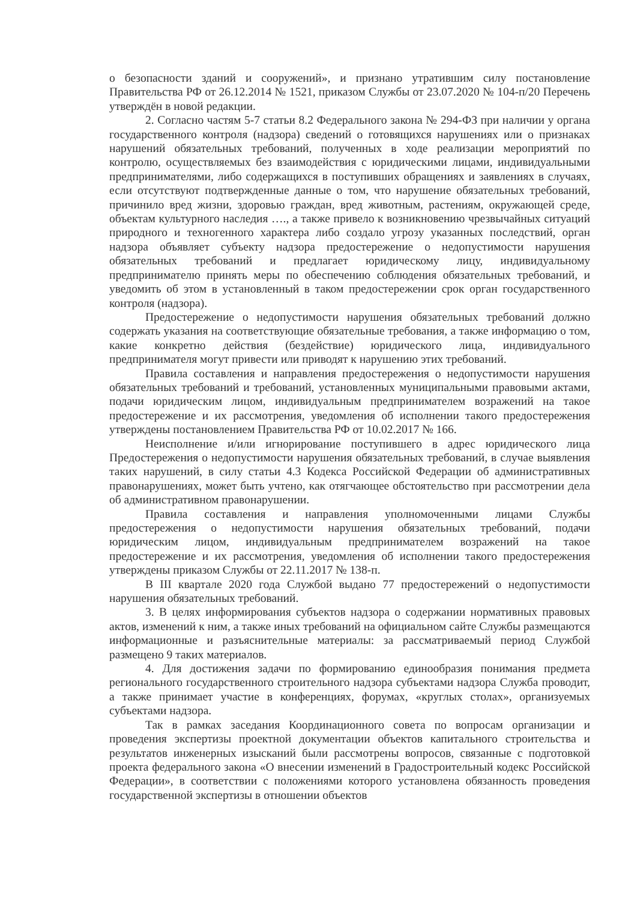о безопасности зданий и сооружений», и признано утратившим силу постановление Правительства РФ от 26.12.2014 № 1521, приказом Службы от 23.07.2020 № 104-п/20 Перечень утверждён в новой редакции.
2. Согласно частям 5-7 статьи 8.2 Федерального закона № 294-ФЗ при наличии у органа государственного контроля (надзора) сведений о готовящихся нарушениях или о признаках нарушений обязательных требований, полученных в ходе реализации мероприятий по контролю, осуществляемых без взаимодействия с юридическими лицами, индивидуальными предпринимателями, либо содержащихся в поступивших обращениях и заявлениях в случаях, если отсутствуют подтвержденные данные о том, что нарушение обязательных требований, причинило вред жизни, здоровью граждан, вред животным, растениям, окружающей среде, объектам культурного наследия …., а также привело к возникновению чрезвычайных ситуаций природного и техногенного характера либо создало угрозу указанных последствий, орган надзора объявляет субъекту надзора предостережение о недопустимости нарушения обязательных требований и предлагает юридическому лицу, индивидуальному предпринимателю принять меры по обеспечению соблюдения обязательных требований, и уведомить об этом в установленный в таком предостережении срок орган государственного контроля (надзора).
Предостережение о недопустимости нарушения обязательных требований должно содержать указания на соответствующие обязательные требования, а также информацию о том, какие конкретно действия (бездействие) юридического лица, индивидуального предпринимателя могут привести или приводят к нарушению этих требований.
Правила составления и направления предостережения о недопустимости нарушения обязательных требований и требований, установленных муниципальными правовыми актами, подачи юридическим лицом, индивидуальным предпринимателем возражений на такое предостережение и их рассмотрения, уведомления об исполнении такого предостережения утверждены постановлением Правительства РФ от 10.02.2017 № 166.
Неисполнение и/или игнорирование поступившего в адрес юридического лица Предостережения о недопустимости нарушения обязательных требований, в случае выявления таких нарушений, в силу статьи 4.3 Кодекса Российской Федерации об административных правонарушениях, может быть учтено, как отягчающее обстоятельство при рассмотрении дела об административном правонарушении.
Правила составления и направления уполномоченными лицами Службы предостережения о недопустимости нарушения обязательных требований, подачи юридическим лицом, индивидуальным предпринимателем возражений на такое предостережение и их рассмотрения, уведомления об исполнении такого предостережения утверждены приказом Службы от 22.11.2017 № 138-п.
В III квартале 2020 года Службой выдано 77 предостережений о недопустимости нарушения обязательных требований.
3. В целях информирования субъектов надзора о содержании нормативных правовых актов, изменений к ним, а также иных требований на официальном сайте Службы размещаются информационные и разъяснительные материалы: за рассматриваемый период Службой размещено 9 таких материалов.
4. Для достижения задачи по формированию единообразия понимания предмета регионального государственного строительного надзора субъектами надзора Служба проводит, а также принимает участие в конференциях, форумах, «круглых столах», организуемых субъектами надзора.
Так в рамках заседания Координационного совета по вопросам организации и проведения экспертизы проектной документации объектов капитального строительства и результатов инженерных изысканий были рассмотрены вопросов, связанные с подготовкой проекта федерального закона «О внесении изменений в Градостроительный кодекс Российской Федерации», в соответствии с положениями которого установлена обязанность проведения государственной экспертизы в отношении объектов